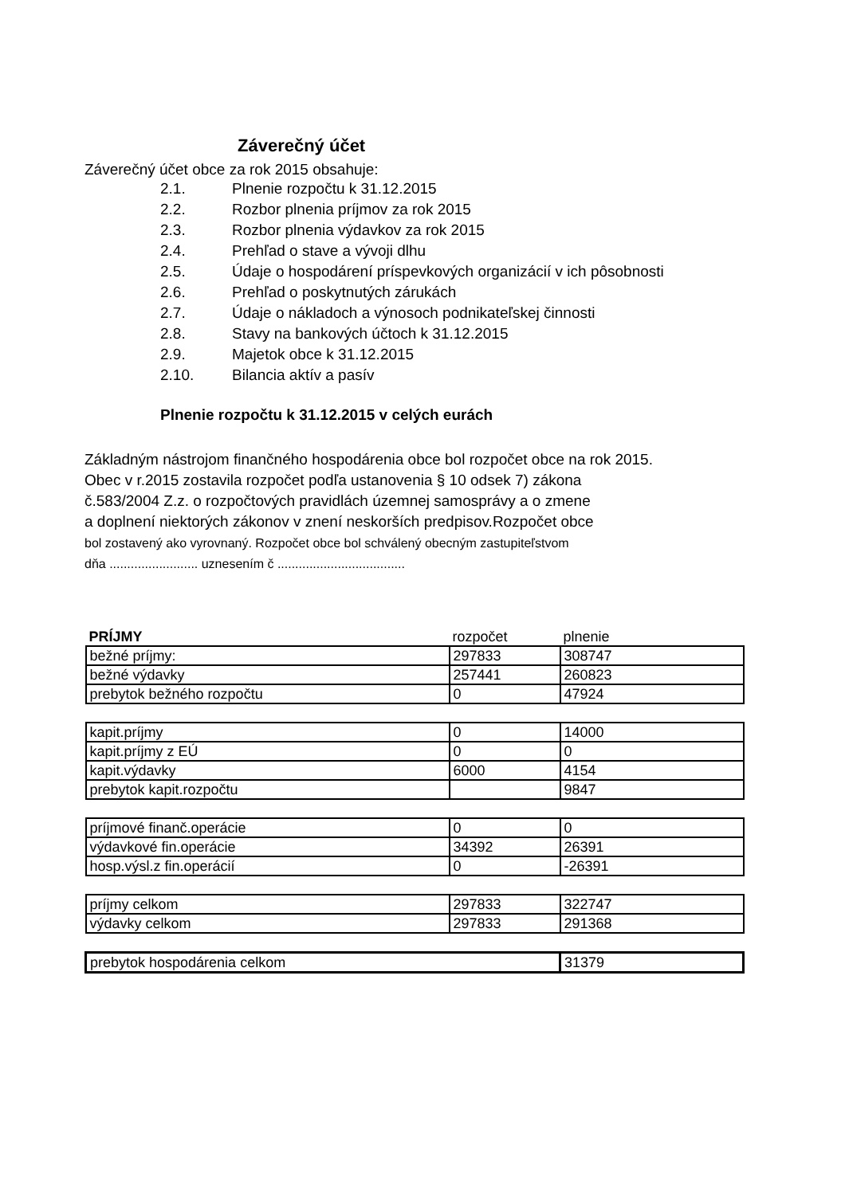Záverečný účet
Záverečný účet obce za rok 2015 obsahuje:
| 2.1. | Plnenie rozpočtu k 31.12.2015 |
| 2.2. | Rozbor plnenia príjmov za rok 2015 |
| 2.3. | Rozbor plnenia výdavkov za rok 2015 |
| 2.4. | Prehľad o stave a vývoji dlhu |
| 2.5. | Údaje o hospodárení príspevkových organizácií v ich pôsobnosti |
| 2.6. | Prehľad o poskytnutých zárukách |
| 2.7. | Údaje o nákladoch a výnosoch podnikateľskej činnosti |
| 2.8. | Stavy na bankových účtoch k 31.12.2015 |
| 2.9. | Majetok obce k 31.12.2015 |
| 2.10. | Bilancia aktív a pasív |
Plnenie rozpočtu k 31.12.2015 v celých eurách
Základným nástrojom finančného hospodárenia obce bol rozpočet obce na rok 2015.
Obec v r.2015 zostavila rozpočet podľa ustanovenia § 10 odsek 7) zákona
č.583/2004 Z.z. o rozpočtových pravidlách územnej samosprávy a o zmene
a doplnení niektorých zákonov v znení neskorších predpisov.Rozpočet obce
bol zostavený ako vyrovnaný. Rozpočet obce bol schválený obecným zastupiteľstvom
dňa ......................... uznesením č ....................................
| PRÍJMY | rozpočet | plnenie |
| bežné príjmy: | 297833 | 308747 |
| bežné výdavky | 257441 | 260823 |
| prebytok bežného rozpočtu | 0 | 47924 |
| kapit.príjmy | 0 | 14000 |
| kapit.príjmy z EÚ | 0 | 0 |
| kapit.výdavky | 6000 | 4154 |
| prebytok kapit.rozpočtu | | 9847 |
| príjmové finanč.operácie | 0 | 0 |
| výdavkové fin.operácie | 34392 | 26391 |
| hosp.výsl.z fin.operácií | 0 | -26391 |
| príjmy celkom | 297833 | 322747 |
| výdavky celkom | 297833 | 291368 |
| prebytok hospodárenia celkom | | 31379 |